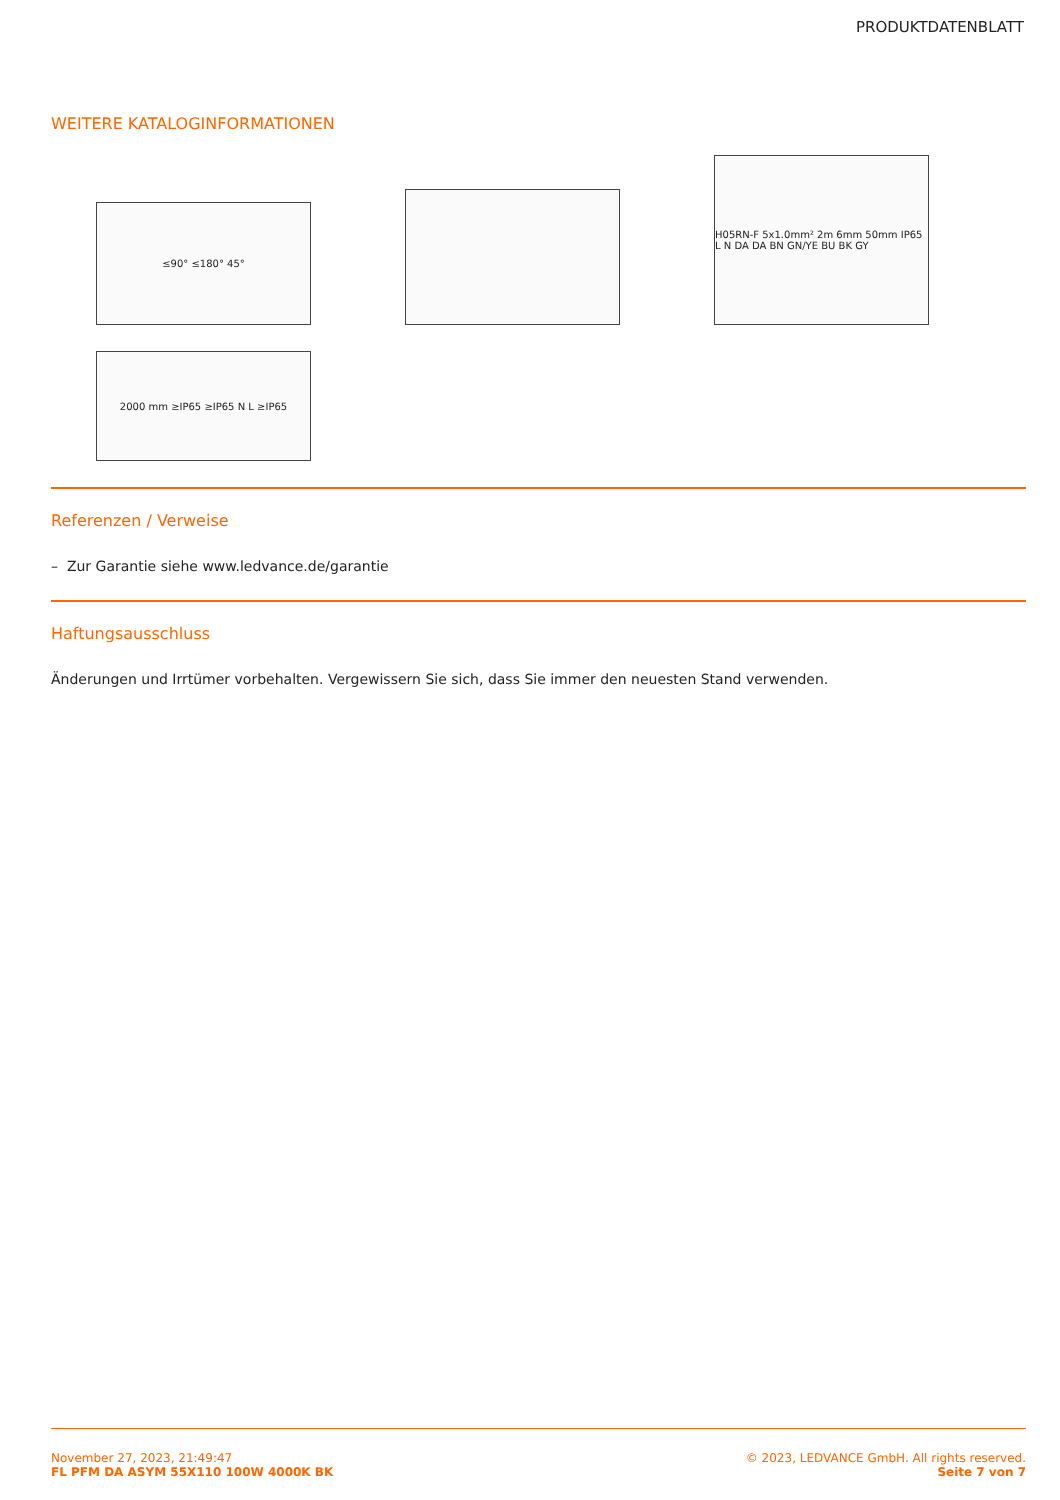PRODUKTDATENBLATT
WEITERE KATALOGINFORMATIONEN
≤90° ≤180° 45°
H05RN-F 5x1.0mm² 2m 6mm 50mm IP65 L N DA DA BN GN/YE BU BK GY
2000 mm ≥IP65 ≥IP65 N L ≥IP65
Referenzen / Verweise
– Zur Garantie siehe www.ledvance.de/garantie
Haftungsausschluss
Änderungen und Irrtümer vorbehalten. Vergewissern Sie sich, dass Sie immer den neuesten Stand verwenden.
November 27, 2023, 21:49:47
FL PFM DA ASYM 55X110 100W 4000K BK
© 2023, LEDVANCE GmbH. All rights reserved.
Seite 7 von 7